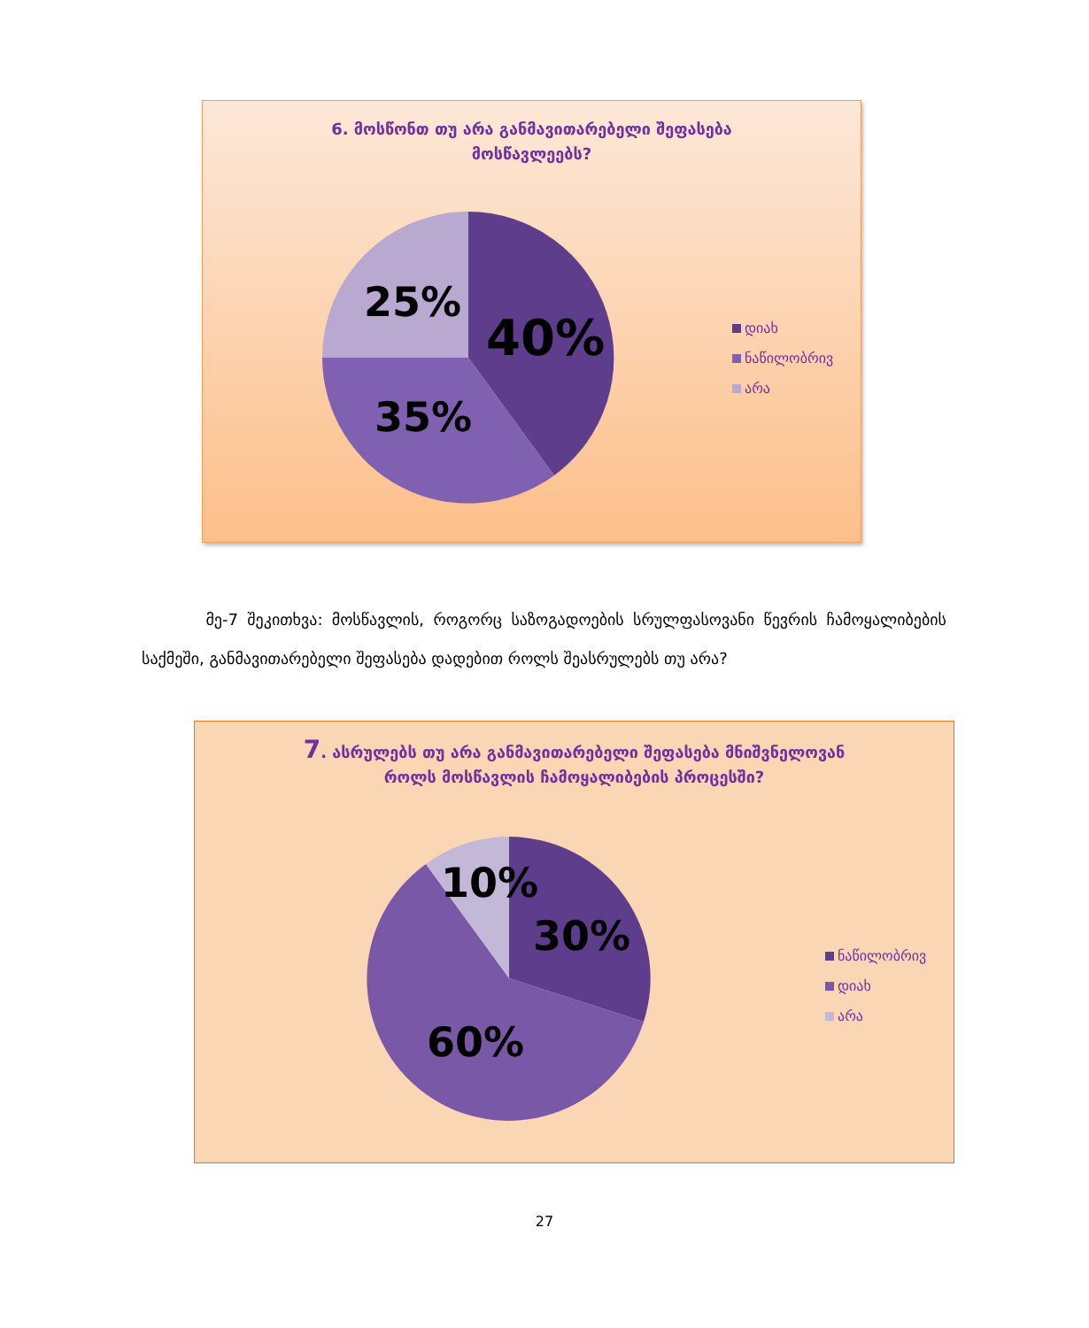6. მოსწონთ თუ არა განმავითარებელი შეფასება
მოსწავლეებს?
25%
40%
35%
დიახ
ნაწილობრივ
არა
მე-7 შეკითხვა: მოსწავლის, როგორც საზოგადოების სრულფასოვანი წევრის ჩამოყალიბების საქმეში, განმავითარებელი შეფასება დადებით როლს შეასრულებს თუ არა?
7. ასრულებს თუ არა განმავითარებელი შეფასება მნიშვნელოვან
როლს მოსწავლის ჩამოყალიბების პროცესში?
10%
30%
60%
ნაწილობრივ
დიახ
არა
27